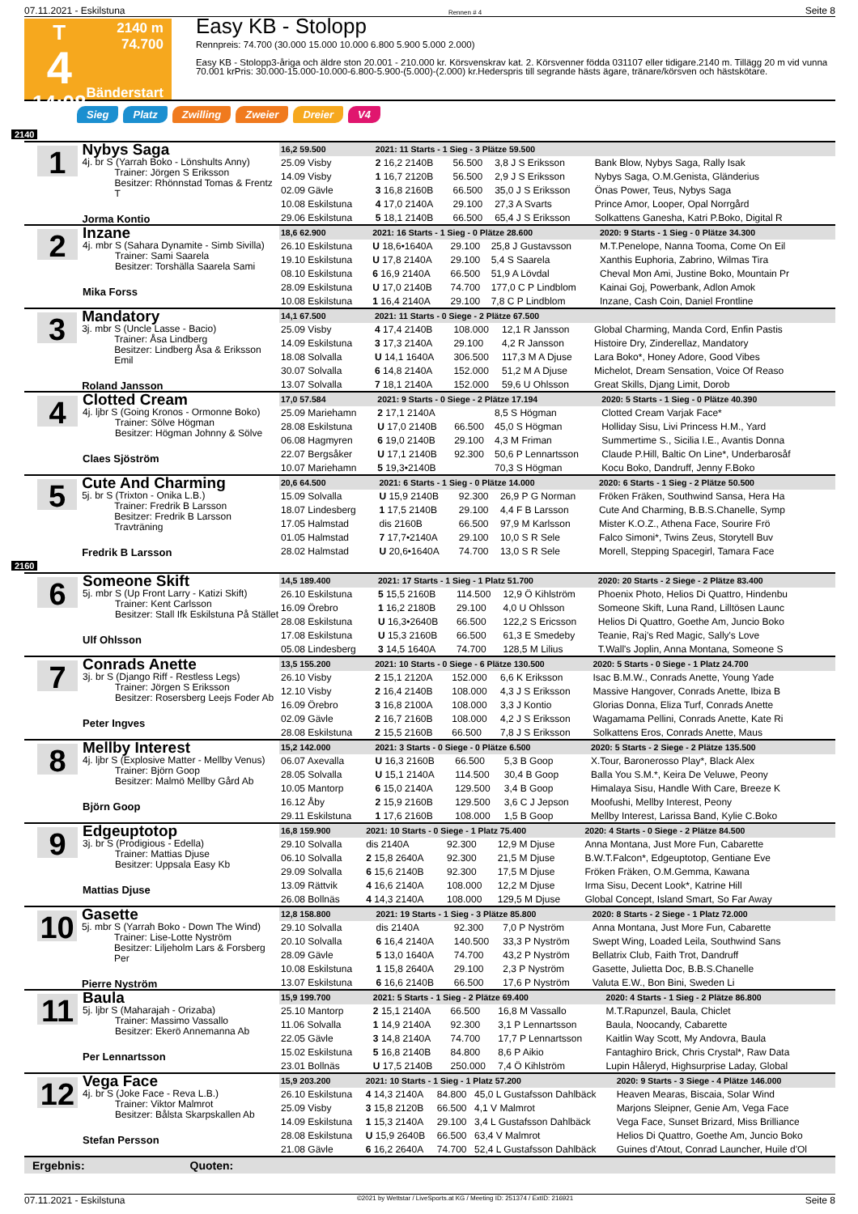07.11.2021 - Eskilstuna Rennen # 4 Seite 8
T
4
14:08
2140 m
74.700
Bänderstart
Easy KB - Stolopp
Rennpreis: 74.700 (30.000 15.000 10.000 6.800 5.900 5.000 2.000)
Easy KB - Stolopp3-åriga och äldre ston 20.001 - 210.000 kr. Körsvenskrav kat. 2. Körsvenner födda 031107 eller tidigare.2140 m. Tillägg 20 m vid vunna 70.001 krPris: 30.000-15.000-10.000-6.800-5.900-(5.000)-(2.000) kr.Hederspris till segrande hästs ägare, tränare/körsven och hästskötare.
Sieg Platz Zwilling Zweier Dreier V4
2140
1
Nybys Saga
4j. br S (Yarrah Boko - Lönshults Anny)
Trainer: Jörgen S Eriksson
Besitzer: Rhönnstad Tomas & Frentz T
Jorma Kontio
| 16,2 59.500 | 2021: 11 Starts - 1 Sieg - 3 Plätze 59.500 | | | |
| 25.09 Visby | 2 16,2 2140B | 56.500 | 3,8 J S Eriksson | Bank Blow, Nybys Saga, Rally Isak |
| 14.09 Visby | 1 16,7 2120B | 56.500 | 2,9 J S Eriksson | Nybys Saga, O.M.Genista, Gländerius |
| 02.09 Gävle | 3 16,8 2160B | 66.500 | 35,0 J S Eriksson | Önas Power, Teus, Nybys Saga |
| 10.08 Eskilstuna | 4 17,0 2140A | 29.100 | 27,3 A Svarts | Prince Amor, Looper, Opal Norrgård |
| 29.06 Eskilstuna | 5 18,1 2140B | 66.500 | 65,4 J S Eriksson | Solkattens Ganesha, Katri P.Boko, Digital R |
2
Inzane
4j. mbr S (Sahara Dynamite - Simb Sivilla)
Trainer: Sami Saarela
Besitzer: Torshälla Saarela Sami
Mika Forss
| 18,6 62.900 | 2021: 16 Starts - 1 Sieg - 0 Plätze 28.600 | | | 2020: 9 Starts - 1 Sieg - 0 Plätze 34.300 |
| 26.10 Eskilstuna | U 18,6•1640A | 29.100 | 25,8 J Gustavsson | M.T.Penelope, Nanna Tooma, Come On Eil |
| 19.10 Eskilstuna | U 17,8 2140A | 29.100 | 5,4 S Saarela | Xanthis Euphoria, Zabrino, Wilmas Tira |
| 08.10 Eskilstuna | 6 16,9 2140A | 66.500 | 51,9 A Lövdal | Cheval Mon Ami, Justine Boko, Mountain Pr |
| 28.09 Eskilstuna | U 17,0 2140B | 74.700 | 177,0 C P Lindblom | Kainai Goj, Powerbank, Adlon Amok |
| 10.08 Eskilstuna | 1 16,4 2140A | 29.100 | 7,8 C P Lindblom | Inzane, Cash Coin, Daniel Frontline |
3
Mandatory
3j. mbr S (Uncle Lasse - Bacio)
Trainer: Åsa Lindberg
Besitzer: Lindberg Åsa & Eriksson Emil
Roland Jansson
| 14,1 67.500 | 2021: 11 Starts - 0 Siege - 2 Plätze 67.500 | | | |
| 25.09 Visby | 4 17,4 2140B | 108.000 | 12,1 R Jansson | Global Charming, Manda Cord, Enfin Pastis |
| 14.09 Eskilstuna | 3 17,3 2140A | 29.100 | 4,2 R Jansson | Histoire Dry, Zinderellaz, Mandatory |
| 18.08 Solvalla | U 14,1 1640A | 306.500 | 117,3 M A Djuse | Lara Boko*, Honey Adore, Good Vibes |
| 30.07 Solvalla | 6 14,8 2140A | 152.000 | 51,2 M A Djuse | Michelot, Dream Sensation, Voice Of Reaso |
| 13.07 Solvalla | 7 18,1 2140A | 152.000 | 59,6 U Ohlsson | Great Skills, Djang Limit, Dorob |
4
Clotted Cream
4j. ljbr S (Going Kronos - Ormonne Boko)
Trainer: Sölve Högman
Besitzer: Högman Johnny & Sölve
Claes Sjöström
| 17,0 57.584 | 2021: 9 Starts - 0 Siege - 2 Plätze 17.194 | | | 2020: 5 Starts - 1 Sieg - 0 Plätze 40.390 |
| 25.09 Mariehamn | 2 17,1 2140A | | 8,5 S Högman | Clotted Cream Varjak Face* |
| 28.08 Eskilstuna | U 17,0 2140B | 66.500 | 45,0 S Högman | Holliday Sisu, Livi Princess H.M., Yard |
| 06.08 Hagmyren | 6 19,0 2140B | 29.100 | 4,3 M Friman | Summertime S., Sicilia I.E., Avantis Donna |
| 22.07 Bergsåker | U 17,1 2140B | 92.300 | 50,6 P Lennartsson | Claude P.Hill, Baltic On Line*, Underbarosåf |
| 10.07 Mariehamn | 5 19,3•2140B | | 70,3 S Högman | Kocu Boko, Dandruff, Jenny F.Boko |
5
Cute And Charming
5j. br S (Trixton - Onika L.B.)
Trainer: Fredrik B Larsson
Besitzer: Fredrik B Larsson Travträning
Fredrik B Larsson
| 20,6 64.500 | 2021: 6 Starts - 1 Sieg - 0 Plätze 14.000 | | | 2020: 6 Starts - 1 Sieg - 2 Plätze 50.500 |
| 15.09 Solvalla | U 15,9 2140B | 92.300 | 26,9 P G Norman | Fröken Fräken, Southwind Sansa, Hera Ha |
| 18.07 Lindesberg | 1 17,5 2140B | 29.100 | 4,4 F B Larsson | Cute And Charming, B.B.S.Chanelle, Symp |
| 17.05 Halmstad | dis 2160B | 66.500 | 97,9 M Karlsson | Mister K.O.Z., Athena Face, Sourire Frö |
| 01.05 Halmstad | 7 17,7•2140A | 29.100 | 10,0 S R Sele | Falco Simoni*, Twins Zeus, Storytell Buv |
| 28.02 Halmstad | U 20,6•1640A | 74.700 | 13,0 S R Sele | Morell, Stepping Spacegirl, Tamara Face |
2160
6
Someone Skift
5j. mbr S (Up Front Larry - Katizi Skift)
Trainer: Kent Carlsson
Besitzer: Stall Ifk Eskilstuna På Stället
Ulf Ohlsson
| 14,5 189.400 | 2021: 17 Starts - 1 Sieg - 1 Platz 51.700 | | | 2020: 20 Starts - 2 Siege - 2 Plätze 83.400 |
| 26.10 Eskilstuna | 5 15,5 2160B | 114.500 | 12,9 Ö Kihlström | Phoenix Photo, Helios Di Quattro, Hindenbu |
| 16.09 Örebro | 1 16,2 2180B | 29.100 | 4,0 U Ohlsson | Someone Skift, Luna Rand, Lilltösen Launc |
| 28.08 Eskilstuna | U 16,3•2640B | 66.500 | 122,2 S Ericsson | Helios Di Quattro, Goethe Am, Juncio Boko |
| 17.08 Eskilstuna | U 15,3 2160B | 66.500 | 61,3 E Smedeby | Teanie, Raj's Red Magic, Sally's Love |
| 05.08 Lindesberg | 3 14,5 1640A | 74.700 | 128,5 M Lilius | T.Wall's Joplin, Anna Montana, Someone S |
7
Conrads Anette
3j. br S (Django Riff - Restless Legs)
Trainer: Jörgen S Eriksson
Besitzer: Rosersberg Leejs Foder Ab
Peter Ingves
| 13,5 155.200 | 2021: 10 Starts - 0 Siege - 6 Plätze 130.500 | | | 2020: 5 Starts - 0 Siege - 1 Platz 24.700 |
| 26.10 Visby | 2 15,1 2120A | 152.000 | 6,6 K Eriksson | Isac B.M.W., Conrads Anette, Young Yade |
| 12.10 Visby | 2 16,4 2140B | 108.000 | 4,3 J S Eriksson | Massive Hangover, Conrads Anette, Ibiza B |
| 16.09 Örebro | 3 16,8 2100A | 108.000 | 3,3 J Kontio | Glorias Donna, Eliza Turf, Conrads Anette |
| 02.09 Gävle | 2 16,7 2160B | 108.000 | 4,2 J S Eriksson | Wagamama Pellini, Conrads Anette, Kate Ri |
| 28.08 Eskilstuna | 2 15,5 2160B | 66.500 | 7,8 J S Eriksson | Solkattens Eros, Conrads Anette, Maus |
8
Mellby Interest
4j. ljbr S (Explosive Matter - Mellby Venus)
Trainer: Björn Goop
Besitzer: Malmö Mellby Gård Ab
Björn Goop
| 15,2 142.000 | 2021: 3 Starts - 0 Siege - 0 Plätze 6.500 | | | 2020: 5 Starts - 2 Siege - 2 Plätze 135.500 |
| 06.07 Axevalla | U 16,3 2160B | 66.500 | 5,3 B Goop | X.Tour, Baronerosso Play*, Black Alex |
| 28.05 Solvalla | U 15,1 2140A | 114.500 | 30,4 B Goop | Balla You S.M.*, Keira De Veluwe, Peony |
| 10.05 Mantorp | 6 15,0 2140A | 129.500 | 3,4 B Goop | Himalaya Sisu, Handle With Care, Breeze K |
| 16.12 Åby | 2 15,9 2160B | 129.500 | 3,6 C J Jepson | Moofushi, Mellby Interest, Peony |
| 29.11 Eskilstuna | 1 17,6 2160B | 108.000 | 1,5 B Goop | Mellby Interest, Larissa Band, Kylie C.Boko |
9
Edgeuptotop
3j. br S (Prodigious - Edella)
Trainer: Mattias Djuse
Besitzer: Uppsala Easy Kb
Mattias Djuse
| 16,8 159.900 | 2021: 10 Starts - 0 Siege - 1 Platz 75.400 | | | 2020: 4 Starts - 0 Siege - 2 Plätze 84.500 |
| 29.10 Solvalla | dis 2140A | 92.300 | 12,9 M Djuse | Anna Montana, Just More Fun, Cabarette |
| 06.10 Solvalla | 2 15,8 2640A | 92.300 | 21,5 M Djuse | B.W.T.Falcon*, Edgeuptotop, Gentiane Eve |
| 29.09 Solvalla | 6 15,6 2140B | 92.300 | 17,5 M Djuse | Fröken Fräken, O.M.Gemma, Kawana |
| 13.09 Rättvik | 4 16,6 2140A | 108.000 | 12,2 M Djuse | Irma Sisu, Decent Look*, Katrine Hill |
| 26.08 Bollnäs | 4 14,3 2140A | 108.000 | 129,5 M Djuse | Global Concept, Island Smart, So Far Away |
10
Gasette
5j. mbr S (Yarrah Boko - Down The Wind)
Trainer: Lise-Lotte Nyström
Besitzer: Liljeholm Lars & Forsberg Per
Pierre Nyström
| 12,8 158.800 | 2021: 19 Starts - 1 Sieg - 3 Plätze 85.800 | | | 2020: 8 Starts - 2 Siege - 1 Platz 72.000 |
| 29.10 Solvalla | dis 2140A | 92.300 | 7,0 P Nyström | Anna Montana, Just More Fun, Cabarette |
| 20.10 Solvalla | 6 16,4 2140A | 140.500 | 33,3 P Nyström | Swept Wing, Loaded Leila, Southwind Sans |
| 28.09 Gävle | 5 13,0 1640A | 74.700 | 43,2 P Nyström | Bellatrix Club, Faith Trot, Dandruff |
| 10.08 Eskilstuna | 1 15,8 2640A | 29.100 | 2,3 P Nyström | Gasette, Julietta Doc, B.B.S.Chanelle |
| 13.07 Eskilstuna | 6 16,6 2140B | 66.500 | 17,6 P Nyström | Valuta E.W., Bon Bini, Sweden Li |
11
Baula
5j. ljbr S (Maharajah - Orizaba)
Trainer: Massimo Vassallo
Besitzer: Ekerö Annemanna Ab
Per Lennartsson
| 15,9 199.700 | 2021: 5 Starts - 1 Sieg - 2 Plätze 69.400 | | | 2020: 4 Starts - 1 Sieg - 2 Plätze 86.800 |
| 25.10 Mantorp | 2 15,1 2140A | 66.500 | 16,8 M Vassallo | M.T.Rapunzel, Baula, Chiclet |
| 11.06 Solvalla | 1 14,9 2140A | 92.300 | 3,1 P Lennartsson | Baula, Noocandy, Cabarette |
| 22.05 Gävle | 3 14,8 2140A | 74.700 | 17,7 P Lennartsson | Kaitlin Way Scott, My Andovra, Baula |
| 15.02 Eskilstuna | 5 16,8 2140B | 84.800 | 8,6 P Aikio | Fantaghiro Brick, Chris Crystal*, Raw Data |
| 23.01 Bollnäs | U 17,5 2140B | 250.000 | 7,4 Ö Kihlström | Lupin Håleryd, Highsurprise Laday, Global |
12
Vega Face
4j. br S (Joke Face - Reva L.B.)
Trainer: Viktor Malmrot
Besitzer: Bålsta Skarpskallen Ab
Stefan Persson
| 15,9 203.200 | 2021: 10 Starts - 1 Sieg - 1 Platz 57.200 | | | 2020: 9 Starts - 3 Siege - 4 Plätze 146.000 |
| 26.10 Eskilstuna | 4 14,3 2140A | 84.800 | 45,0 L Gustafsson Dahlbäck | Heaven Mearas, Biscaia, Solar Wind |
| 25.09 Visby | 3 15,8 2120B | 66.500 | 4,1 V Malmrot | Marjons Sleipner, Genie Am, Vega Face |
| 14.09 Eskilstuna | 1 15,3 2140A | 29.100 | 3,4 L Gustafsson Dahlbäck | Vega Face, Sunset Brizard, Miss Brilliance |
| 28.08 Eskilstuna | U 15,9 2640B | 66.500 | 63,4 V Malmrot | Helios Di Quattro, Goethe Am, Juncio Boko |
| 21.08 Gävle | 6 16,2 2640A | 74.700 | 52,4 L Gustafsson Dahlbäck | Guines d'Atout, Conrad Launcher, Huile d'Ol |
Ergebnis: Quoten:
07.11.2021 - Eskilstuna ©2021 by Wettstar / LiveSports.at KG / Meeting ID: 251374 / ExtID: 216921 Seite 8